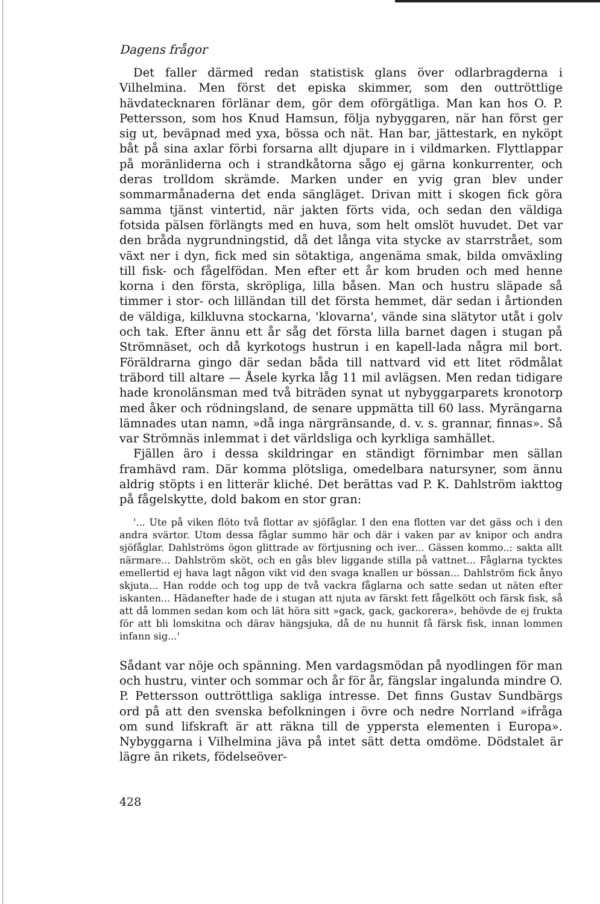Dagens frågor
Det faller därmed redan statistisk glans över odlarbragderna i Vilhelmina. Men först det episka skimmer, som den outtröttlige hävdatecknaren förlänar dem, gör dem oförgätliga. Man kan hos O. P. Pettersson, som hos Knud Hamsun, följa nybyggaren, när han först ger sig ut, beväpnad med yxa, bössa och nät. Han bar, jättestark, en nyköpt båt på sina axlar förbi forsarna allt djupare in i vildmarken. Flyttlappar på moränliderna och i strandkåtorna sågo ej gärna konkurrenter, och deras trolldom skrämde. Marken under en yvig gran blev under sommarmånaderna det enda sängläget. Drivan mitt i skogen fick göra samma tjänst vintertid, när jakten förts vida, och sedan den väldiga fotsida pälsen förlängts med en huva, som helt omslöt huvudet. Det var den bråda nygrundningstid, då det långa vita stycke av starrstrået, som växt ner i dyn, fick med sin sötaktiga, angenäma smak, bilda omväxling till fisk- och fågelfödan. Men efter ett år kom bruden och med henne korna i den första, skröpliga, lilla båsen. Man och hustru släpade så timmer i stor- och lilländan till det första hemmet, där sedan i årtionden de väldiga, kilkluvna stockarna, 'klovarna', vände sina slätytor utåt i golv och tak. Efter ännu ett år såg det första lilla barnet dagen i stugan på Strömnäset, och då kyrkotogs hustrun i en kapell-lada några mil bort. Föräldrarna gingo där sedan båda till nattvard vid ett litet rödmålat träbord till altare — Åsele kyrka låg 11 mil avlägsen. Men redan tidigare hade kronolänsman med två biträden synat ut nybyggarparets kronotorp med åker och rödningsland, de senare uppmätta till 60 lass. Myrängarna lämnades utan namn, »då inga närgränsande, d. v. s. grannar, finnas». Så var Strömnäs inlemmat i det världsliga och kyrkliga samhället.
Fjällen äro i dessa skildringar en ständigt förnimbar men sällan framhävd ram. Där komma plötsliga, omedelbara natursyner, som ännu aldrig stöpts i en litterär kliché. Det berättas vad P. K. Dahlström iakttog på fågelskytte, dold bakom en stor gran:
'... Ute på viken flöto två flottar av sjöfåglar. I den ena flotten var det gäss och i den andra svärtor. Utom dessa fåglar summo här och där i vaken par av knipor och andra sjöfåglar. Dahlströms ögon glittrade av förtjusning och iver... Gässen kommo..: sakta allt närmare... Dahlström sköt, och en gås blev liggande stilla på vattnet... Fåglarna tycktes emellertid ej hava lagt någon vikt vid den svaga knallen ur bössan... Dahlström fick ånyo skjuta... Han rodde och tog upp de två vackra fåglarna och satte sedan ut näten efter iskanten... Hädanefter hade de i stugan att njuta av färskt fett fågelkött och färsk fisk, så att då lommen sedan kom och lät höra sitt »gack, gack, gackorera», behövde de ej frukta för att bli lomskitna och därav hängsjuka, då de nu hunnit få färsk fisk, innan lommen infann sig...'
Sådant var nöje och spänning. Men vardagsmödan på nyodlingen för man och hustru, vinter och sommar och år för år, fängslar ingalunda mindre O. P. Pettersson outtröttliga sakliga intresse. Det finns Gustav Sundbärgs ord på att den svenska befolkningen i övre och nedre Norrland »ifråga om sund lifskraft är att räkna till de yppersta elementen i Europa». Nybyggarna i Vilhelmina jäva på intet sätt detta omdöme. Dödstalet är lägre än rikets, födelseöver-
428